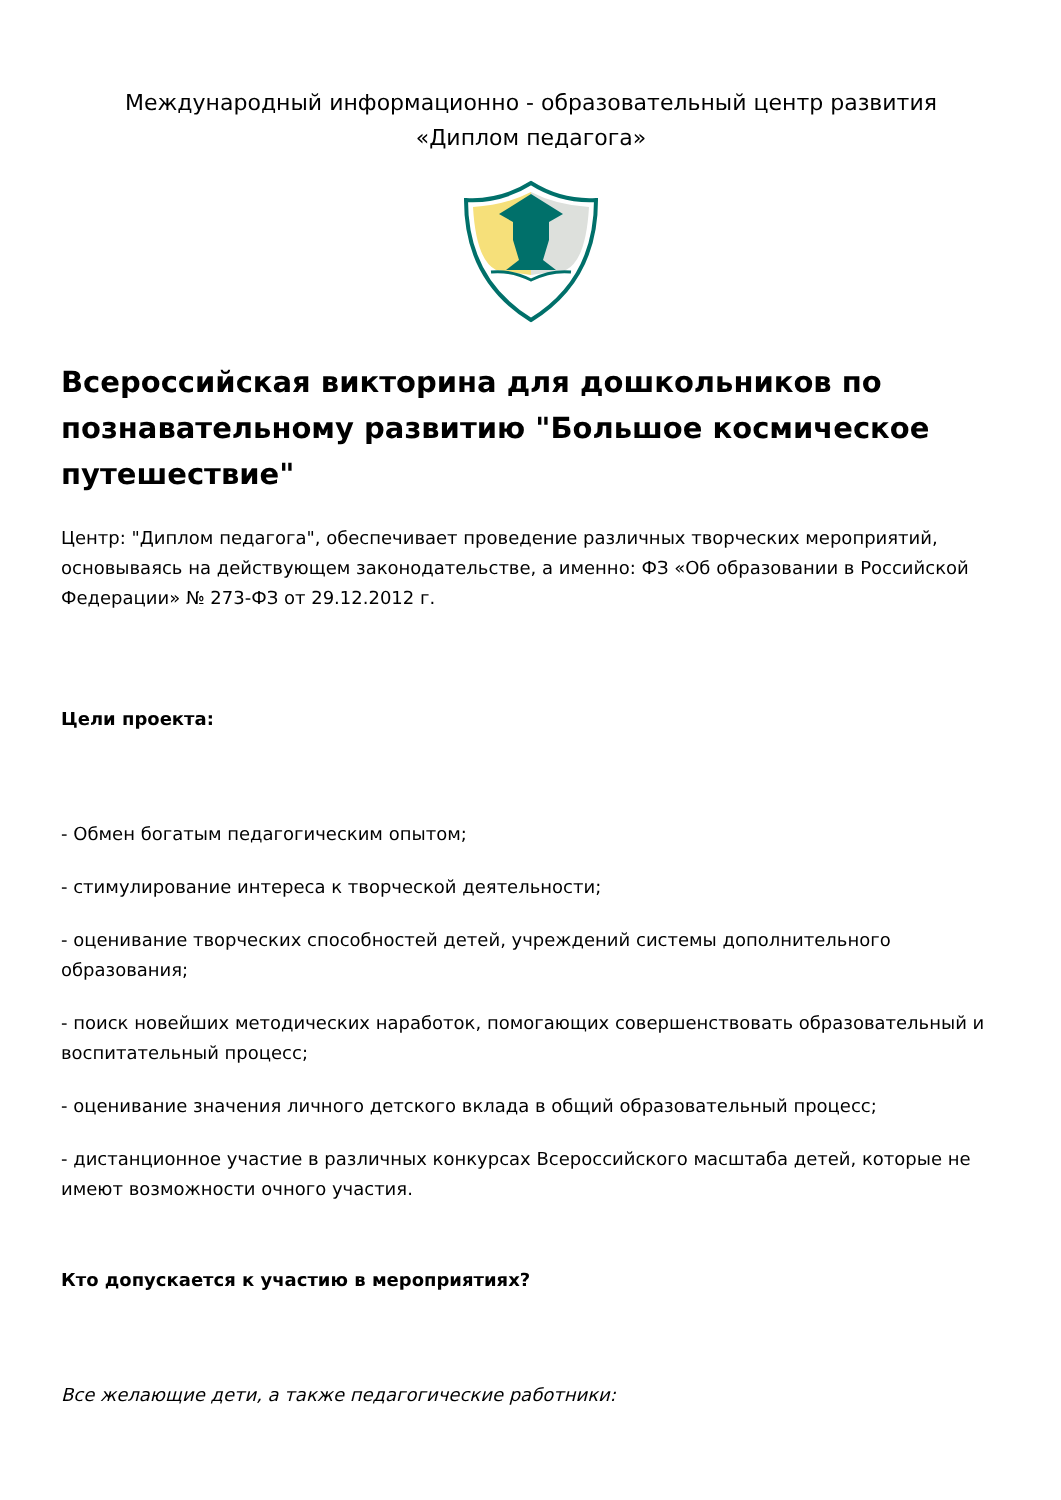Международный информационно - образовательный центр развития
«Диплом педагога»
Всероссийская викторина для дошкольников по познавательному развитию "Большое космическое путешествие"
Центр: "Диплом педагога", обеспечивает проведение различных творческих мероприятий, основываясь на действующем законодательстве, а именно: ФЗ «Об образовании в Российской Федерации» № 273-ФЗ от 29.12.2012 г.
Цели проекта:
- Обмен богатым педагогическим опытом;
- стимулирование интереса к творческой деятельности;
- оценивание творческих способностей детей, учреждений системы дополнительного образования;
- поиск новейших методических наработок, помогающих совершенствовать образовательный и воспитательный процесс;
- оценивание значения личного детского вклада в общий образовательный процесс;
- дистанционное участие в различных конкурсах Всероссийского масштаба детей, которые не имеют возможности очного участия.
Кто допускается к участию в мероприятиях?
Все желающие дети, а также педагогические работники: